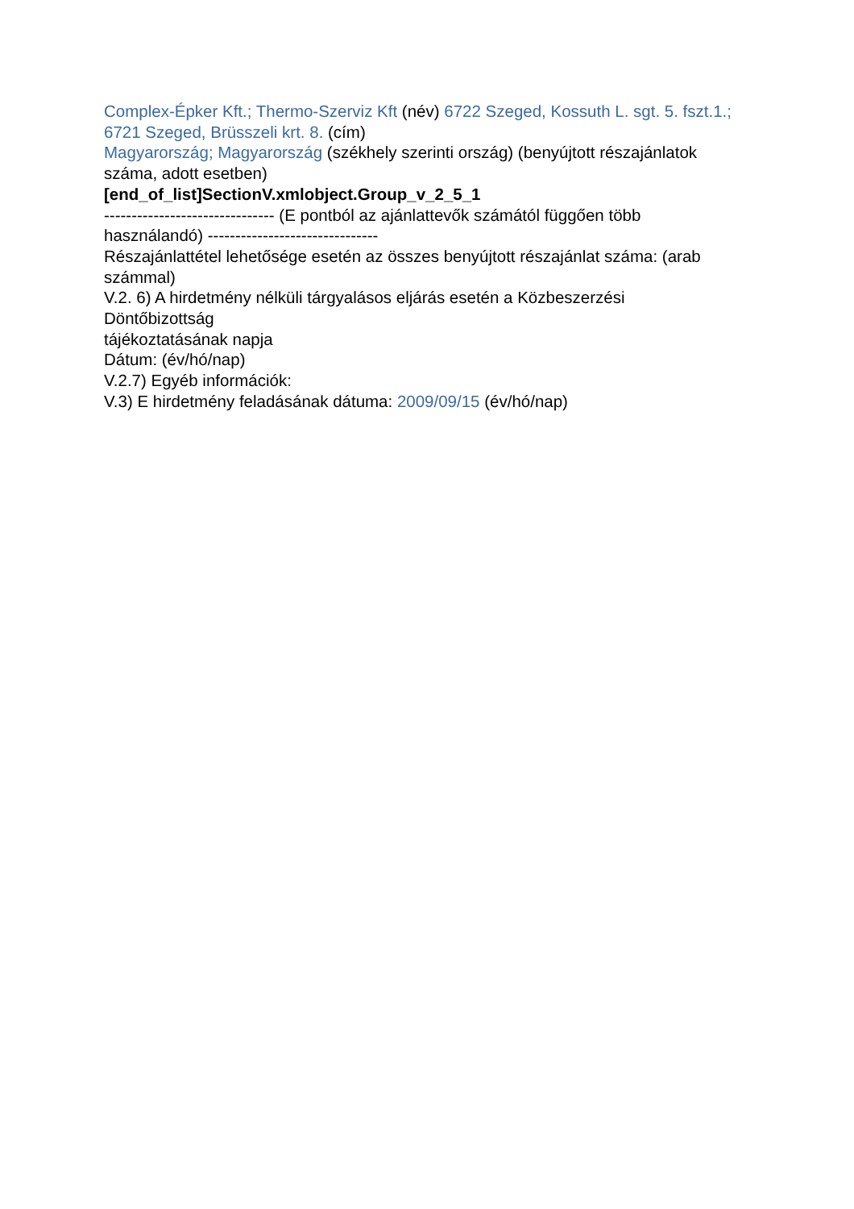Complex-Épker Kft.; Thermo-Szerviz Kft (név) 6722 Szeged, Kossuth L. sgt. 5. fszt.1.; 6721 Szeged, Brüsszeli krt. 8. (cím)
Magyarország; Magyarország (székhely szerinti ország) (benyújtott részajánlatok száma, adott esetben)
[end_of_list]SectionV.xmlobject.Group_v_2_5_1
------------------------------- (E pontból az ajánlattevők számától függően több használandó) -------------------------------
Részajánlattétel lehetősége esetén az összes benyújtott részajánlat száma: (arab számmal)
V.2. 6) A hirdetmény nélküli tárgyalásos eljárás esetén a Közbeszerzési
Döntőbizottság
tájékoztatásának napja
Dátum: (év/hó/nap)
V.2.7) Egyéb információk:
V.3) E hirdetmény feladásának dátuma: 2009/09/15 (év/hó/nap)